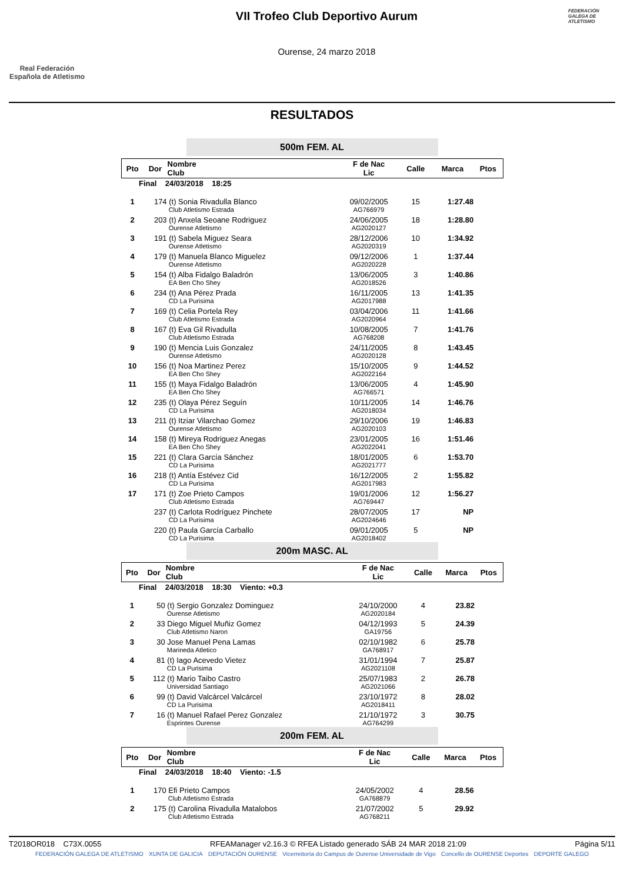Real Federación
Española de Atletismo
VII Trofeo Club Deportivo Aurum
Ourense, 24 marzo 2018
FEDERACIÓN GALEGA DE ATLETISMO
RESULTADOS
500m FEM. AL
| Pto | Dor | Nombre Club | F de Nac Lic | Calle | Marca | Ptos |
| --- | --- | --- | --- | --- | --- | --- |
| Final 24/03/2018 18:25 | | | | | | |
| 1 | 174 | (t) Sonia Rivadulla Blanco Club Atletismo Estrada | 09/02/2005 AG766979 | 15 | 1:27.48 | |
| 2 | 203 | (t) Anxela Seoane Rodriguez Ourense Atletismo | 24/06/2005 AG2020127 | 18 | 1:28.80 | |
| 3 | 191 | (t) Sabela Miguez Seara Ourense Atletismo | 28/12/2006 AG2020319 | 10 | 1:34.92 | |
| 4 | 179 | (t) Manuela Blanco Miguelez Ourense Atletismo | 09/12/2006 AG2020228 | 1 | 1:37.44 | |
| 5 | 154 | (t) Alba Fidalgo Baladrón EA Ben Cho Shey | 13/06/2005 AG2018526 | 3 | 1:40.86 | |
| 6 | 234 | (t) Ana Pérez Prada CD La Purisima | 16/11/2005 AG2017988 | 13 | 1:41.35 | |
| 7 | 169 | (t) Celia Portela Rey Club Atletismo Estrada | 03/04/2006 AG2020964 | 11 | 1:41.66 | |
| 8 | 167 | (t) Eva Gil Rivadulla Club Atletismo Estrada | 10/08/2005 AG768208 | 7 | 1:41.76 | |
| 9 | 190 | (t) Mencia Luis Gonzalez Ourense Atletismo | 24/11/2005 AG2020128 | 8 | 1:43.45 | |
| 10 | 156 | (t) Noa Martinez Perez EA Ben Cho Shey | 15/10/2005 AG2022164 | 9 | 1:44.52 | |
| 11 | 155 | (t) Maya Fidalgo Baladrón EA Ben Cho Shey | 13/06/2005 AG766571 | 4 | 1:45.90 | |
| 12 | 235 | (t) Olaya Pérez Seguín CD La Purisima | 10/11/2005 AG2018034 | 14 | 1:46.76 | |
| 13 | 211 | (t) Itziar Vilarchao Gomez Ourense Atletismo | 29/10/2006 AG2020103 | 19 | 1:46.83 | |
| 14 | 158 | (t) Mireya Rodriguez Anegas EA Ben Cho Shey | 23/01/2005 AG2022041 | 16 | 1:51.46 | |
| 15 | 221 | (t) Clara García Sánchez CD La Purisima | 18/01/2005 AG2021777 | 6 | 1:53.70 | |
| 16 | 218 | (t) Antía Estévez Cid CD La Purisima | 16/12/2005 AG2017983 | 2 | 1:55.82 | |
| 17 | 171 | (t) Zoe Prieto Campos Club Atletismo Estrada | 19/01/2006 AG769447 | 12 | 1:56.27 | |
| | 237 | (t) Carlota Rodríguez Pinchete CD La Purisima | 28/07/2005 AG2024646 | 17 | NP | |
| | 220 | (t) Paula García Carballo CD La Purisima | 09/01/2005 AG2018402 | 5 | NP | |
200m MASC. AL
| Pto | Dor | Nombre Club | F de Nac Lic | Calle | Marca | Ptos |
| --- | --- | --- | --- | --- | --- | --- |
| Final 24/03/2018 18:30 Viento: +0.3 | | | | | | |
| 1 | 50 | (t) Sergio Gonzalez Dominguez Ourense Atletismo | 24/10/2000 AG2020184 | 4 | 23.82 | |
| 2 | 33 | Diego Miguel Muñiz Gomez Club Atletismo Naron | 04/12/1993 GA19756 | 5 | 24.39 | |
| 3 | 30 | Jose Manuel Pena Lamas Marineda Atletico | 02/10/1982 GA768917 | 6 | 25.78 | |
| 4 | 81 | (t) Iago Acevedo Vietez CD La Purisima | 31/01/1994 AG2021108 | 7 | 25.87 | |
| 5 | 112 | (t) Mario Taibo Castro Universidad Santiago | 25/07/1983 AG2021066 | 2 | 26.78 | |
| 6 | 99 | (t) David Valcárcel Valcárcel CD La Purisima | 23/10/1972 AG2018411 | 8 | 28.02 | |
| 7 | 16 | (t) Manuel Rafael Perez Gonzalez Esprintes Ourense | 21/10/1972 AG764299 | 3 | 30.75 | |
200m FEM. AL
| Pto | Dor | Nombre Club | F de Nac Lic | Calle | Marca | Ptos |
| --- | --- | --- | --- | --- | --- | --- |
| Final 24/03/2018 18:40 Viento: -1.5 | | | | | | |
| 1 | 170 | Efi Prieto Campos Club Atletismo Estrada | 24/05/2002 GA768879 | 4 | 28.56 | |
| 2 | 175 | (t) Carolina Rivadulla Matalobos Club Atletismo Estrada | 21/07/2002 AG768211 | 5 | 29.92 | |
T2018OR018 C73X.0055 RFEAManager v2.16.3 © RFEA Listado generado SÁB 24 MAR 2018 21:09 Página 5/11
FEDERACIÓN GALEGA DE ATLETISMO XUNTA DE GALICIA DEPUTACIÓN OURENSE Vicerreitoría do Campus de Ourense Universidade de Vigo Concello de OURENSE Deportes DEPORTE GALEGO